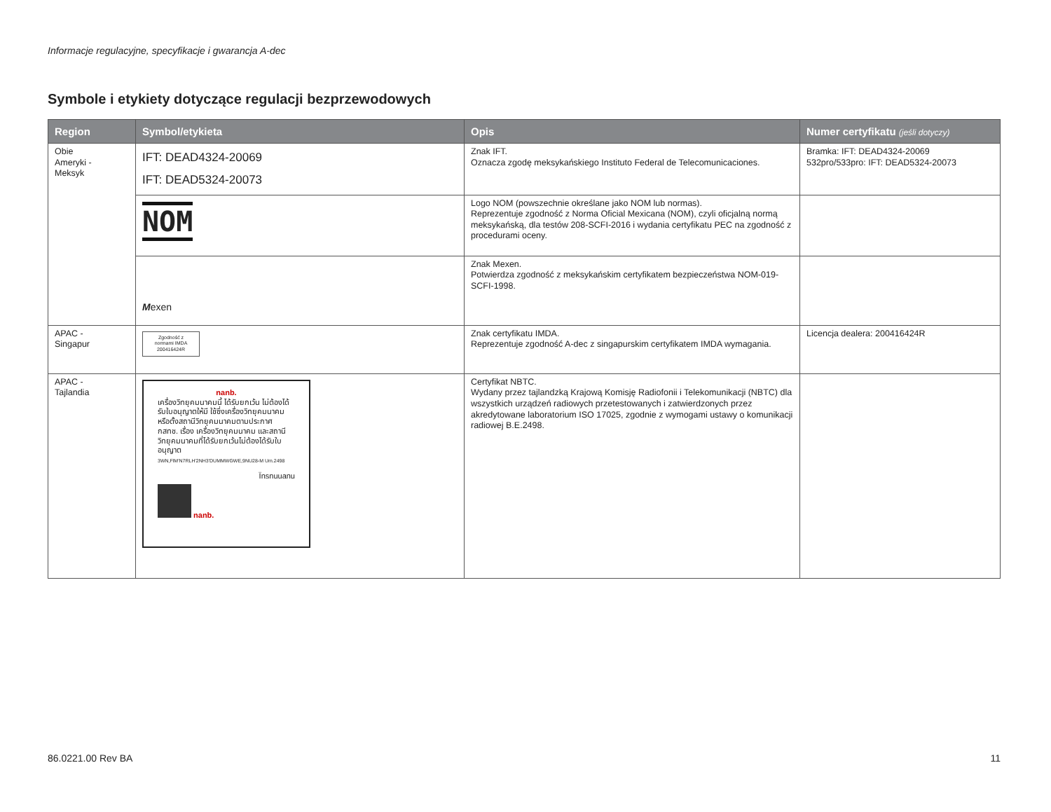Informacje regulacyjne, specyfikacje i gwarancja A-dec
Symbole i etykiety dotyczące regulacji bezprzewodowych
| Region | Symbol/etykieta | Opis | Numer certyfikatu (jeśli dotyczy) |
| --- | --- | --- | --- |
| Obie Ameryki - Meksyk | IFT: DEAD4324-20069 IFT: DEAD5324-20073 | Znak IFT. Oznacza zgodę meksykańskiego Instituto Federal de Telecomunicaciones. | Bramka: IFT: DEAD4324-20069 532pro/533pro: IFT: DEAD5324-20073 |
| | NOM | Logo NOM (powszechnie określane jako NOM lub normas). Reprezentuje zgodność z Norma Oficial Mexicana (NOM), czyli oficjalną normą meksykańską, dla testów 208-SCFI-2016 i wydania certyfikatu PEC na zgodność z procedurami oceny. | |
| | M exen | Znak Mexen. Potwierdza zgodność z meksykańskim certyfikatem bezpieczeństwa NOM-019-SCFI-1998. | |
| APAC - Singapur | Zgodność z normami IMDA 200416424R | Znak certyfikatu IMDA. Reprezentuje zgodność A-dec z singapurskim certyfikatem IMDA wymagania. | Licencja dealera: 200416424R |
| APAC - Tajlandia | nanb. เครื่องวิทยุคมนาคมนี้ ได้รับยกเว้น ไม่ต้องได้รับใบอนุญาตให้มี ใช้ซึ่งเครื่องวิทยุคมนาคม หรือตั้งสถานีวิทยุคมนาคมตามประกาศ กสทช. เรื่อง เครื่องวิทยุคมนาคม และสถานีวิทยุคมนาคมที่ได้รับยกเว้นไม่ต้องได้รับใบอนุญาต 3WN,FlM'N7RLH'2NH3'DUMMWGWE,9NU28-M Um.2498 Ïnsnuuanu nanb. | Certyfikat NBTC. Wydany przez tajlandzką Krajową Komisję Radiofonii i Telekomunikacji (NBTC) dla wszystkich urządzeń radiowych przetestowanych i zatwierdzonych przez akredytowane laboratorium ISO 17025, zgodnie z wymogami ustawy o komunikacji radiowej B.E.2498. | |
86.0221.00 Rev BA 11